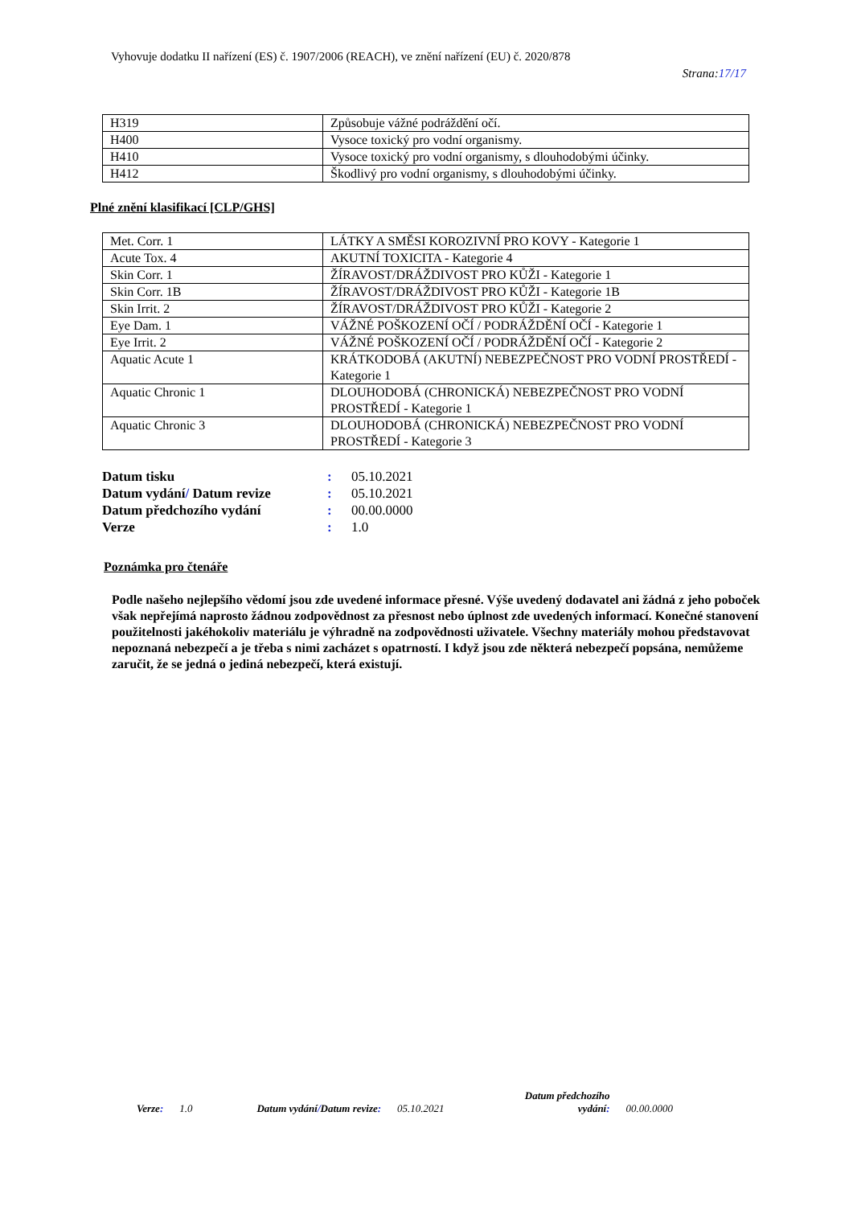Vyhovuje dodatku II nařízení (ES) č. 1907/2006 (REACH), ve znění nařízení (EU) č. 2020/878
Strana:17/17
| H319 | Způsobuje vážné podráždění očí. |
| H400 | Vysoce toxický pro vodní organismy. |
| H410 | Vysoce toxický pro vodní organismy, s dlouhodobými účinky. |
| H412 | Škodlivý pro vodní organismy, s dlouhodobými účinky. |
Plné znění klasifikací [CLP/GHS]
| Met. Corr. 1 | LÁTKY A SMĚSI KOROZIVNÍ PRO KOVY - Kategorie 1 |
| Acute Tox. 4 | AKUTNÍ TOXICITA - Kategorie 4 |
| Skin Corr. 1 | ŽÍRAVOST/DRÁŽDIVOST PRO KŮŽI - Kategorie 1 |
| Skin Corr. 1B | ŽÍRAVOST/DRÁŽDIVOST PRO KŮŽI - Kategorie 1B |
| Skin Irrit. 2 | ŽÍRAVOST/DRÁŽDIVOST PRO KŮŽI - Kategorie 2 |
| Eye Dam. 1 | VÁŽNÉ POŠKOZENÍ OČÍ / PODRÁŽDĚNÍ OČÍ - Kategorie 1 |
| Eye Irrit. 2 | VÁŽNÉ POŠKOZENÍ OČÍ / PODRÁŽDĚNÍ OČÍ - Kategorie 2 |
| Aquatic Acute 1 | KRÁTKODOBÁ (AKUTNÍ) NEBEZPEČNOST PRO VODNÍ PROSTŘEDÍ - Kategorie 1 |
| Aquatic Chronic 1 | DLOUHODOBÁ (CHRONICKÁ) NEBEZPEČNOST PRO VODNÍ PROSTŘEDÍ - Kategorie 1 |
| Aquatic Chronic 3 | DLOUHODOBÁ (CHRONICKÁ) NEBEZPEČNOST PRO VODNÍ PROSTŘEDÍ - Kategorie 3 |
| Datum tisku | : | 05.10.2021 |
| Datum vydání / Datum revize | : | 05.10.2021 |
| Datum předchozího vydání | : | 00.00.0000 |
| Verze | : | 1.0 |
Poznámka pro čtenáře
Podle našeho nejlepšího vědomí jsou zde uvedené informace přesné. Výše uvedený dodavatel ani žádná z jeho poboček však nepřejímá naprosto žádnou zodpovědnost za přesnost nebo úplnost zde uvedených informací. Konečné stanovení použitelnosti jakéhokoliv materiálu je výhradně na zodpovědnosti uživatele. Všechny materiály mohou představovat nepoznaná nebezpečí a je třeba s nimi zacházet s opatrností. I když jsou zde některá nebezpečí popsána, nemůžeme zaručit, že se jedná o jediná nebezpečí, která existují.
Verze: 1.0 Datum vydání/Datum revize: 05.10.2021 Datum předchozího vydání: 00.00.0000